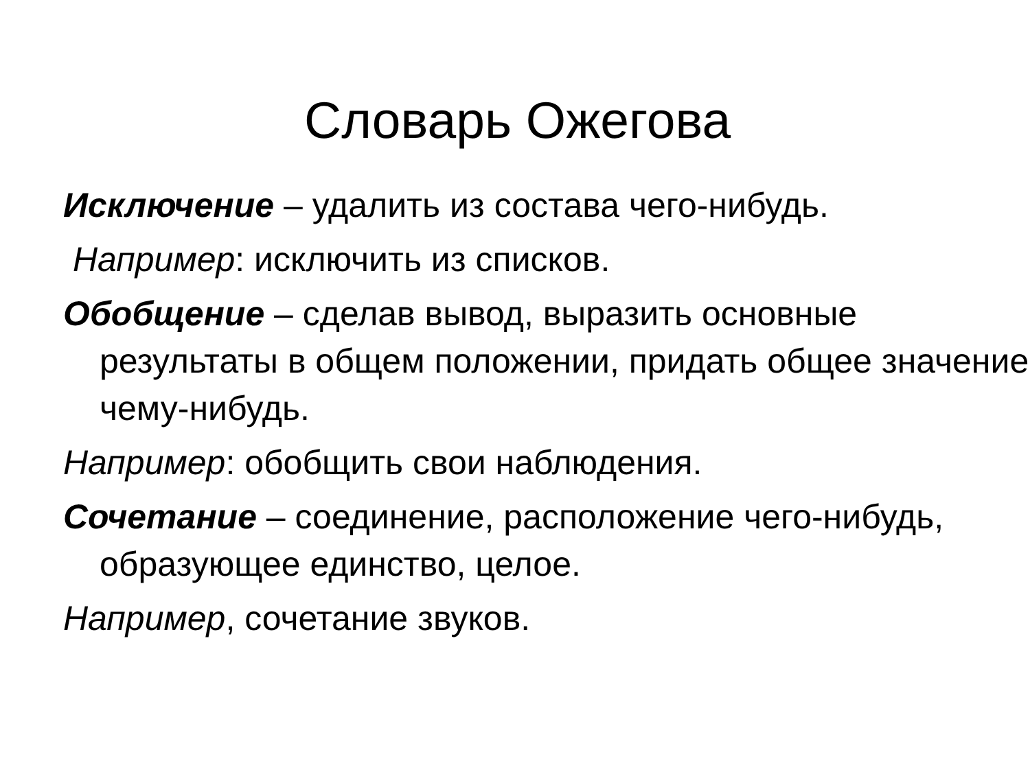Словарь Ожегова
Исключение – удалить из состава чего-нибудь.
Например: исключить из списков.
Обобщение – сделав вывод, выразить основные результаты в общем положении, придать общее значение чему-нибудь.
Например: обобщить свои наблюдения.
Сочетание – соединение, расположение чего-нибудь, образующее единство, целое.
Например, сочетание звуков.